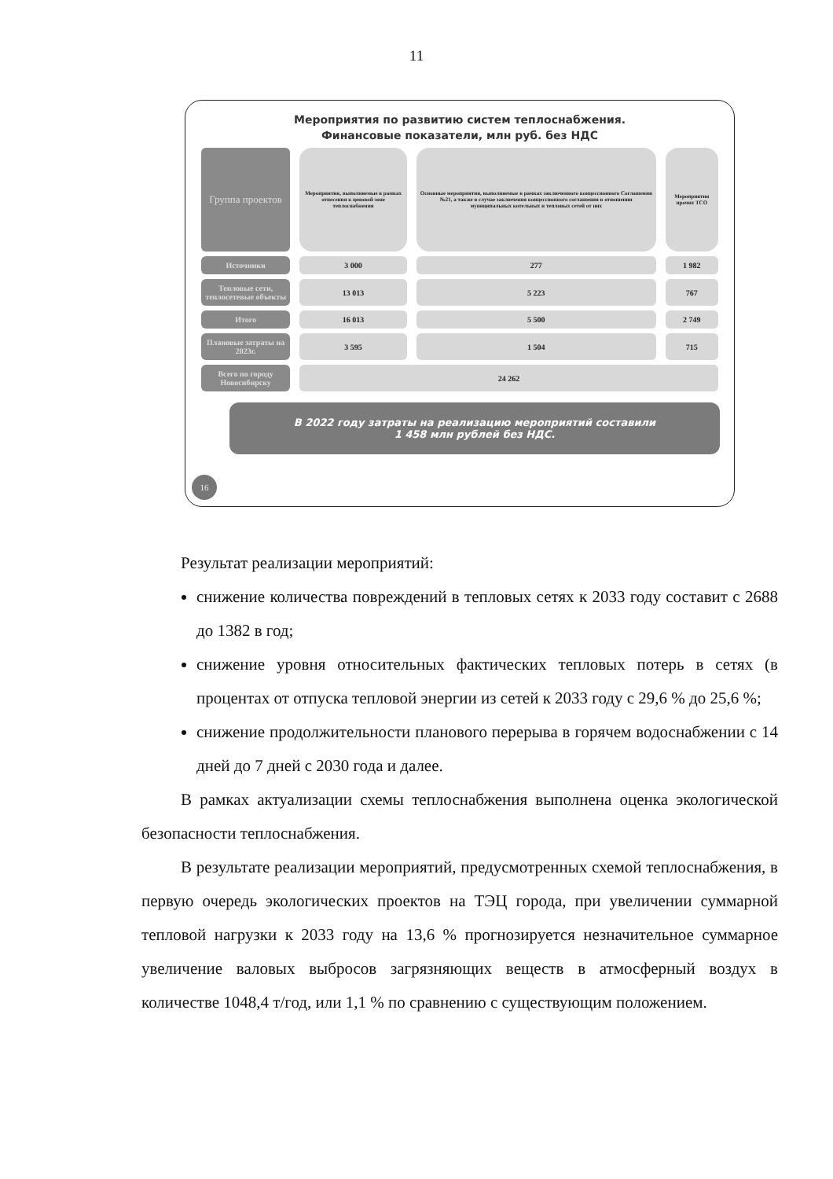11
Мероприятия по развитию систем теплоснабжения.
Финансовые показатели, млн руб. без НДС
| Группа проектов | Мероприятия, выполняемые в рамках отнесения к ценовой зоне теплоснабжения | Основные мероприятия, выполняемые в рамках заключенного концессионного Соглашения №21, а также в случае заключения концессионного соглашения в отношении муниципальных котельных и тепловых сетей от них | Мероприятия прочих ТСО |
| Источники | 3 000 | 277 | 1 982 |
| Тепловые сети, теплосетевые объекты | 13 013 | 5 223 | 767 |
| Итого | 16 013 | 5 500 | 2 749 |
| Плановые затраты на 2023г. | 3 595 | 1 504 | 715 |
| Всего по городу Новосибирску | 24 262 | | |
В 2022 году затраты на реализацию мероприятий составили
1 458 млн рублей без НДС.
16
Результат реализации мероприятий:
снижение количества повреждений в тепловых сетях к 2033 году составит с 2688 до 1382 в год;
снижение уровня относительных фактических тепловых потерь в сетях (в процентах от отпуска тепловой энергии из сетей к 2033 году с 29,6 % до 25,6 %;
снижение продолжительности планового перерыва в горячем водоснабжении с 14 дней до 7 дней с 2030 года и далее.
В рамках актуализации схемы теплоснабжения выполнена оценка экологической безопасности теплоснабжения.
В результате реализации мероприятий, предусмотренных схемой теплоснабжения, в первую очередь экологических проектов на ТЭЦ города, при увеличении суммарной тепловой нагрузки к 2033 году на 13,6 % прогнозируется незначительное суммарное увеличение валовых выбросов загрязняющих веществ в атмосферный воздух в количестве 1048,4 т/год, или 1,1 % по сравнению с существующим положением.